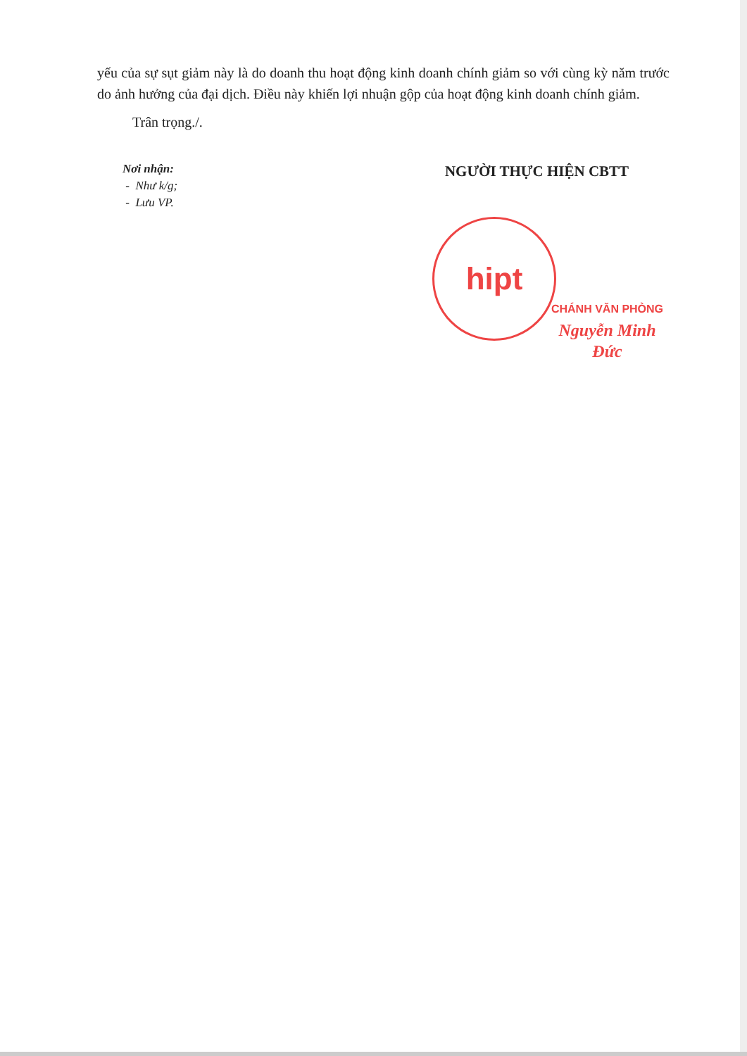yếu của sự sụt giảm này là do doanh thu hoạt động kinh doanh chính giảm so với cùng kỳ năm trước do ảnh hưởng của đại dịch. Điều này khiến lợi nhuận gộp của hoạt động kinh doanh chính giảm.
Trân trọng./.
Nơi nhận:
- Như k/g;
- Lưu VP.
NGƯỜI THỰC HIỆN CBTT
hipt
CHÁNH VĂN PHÒNG
Nguyễn Minh Đức